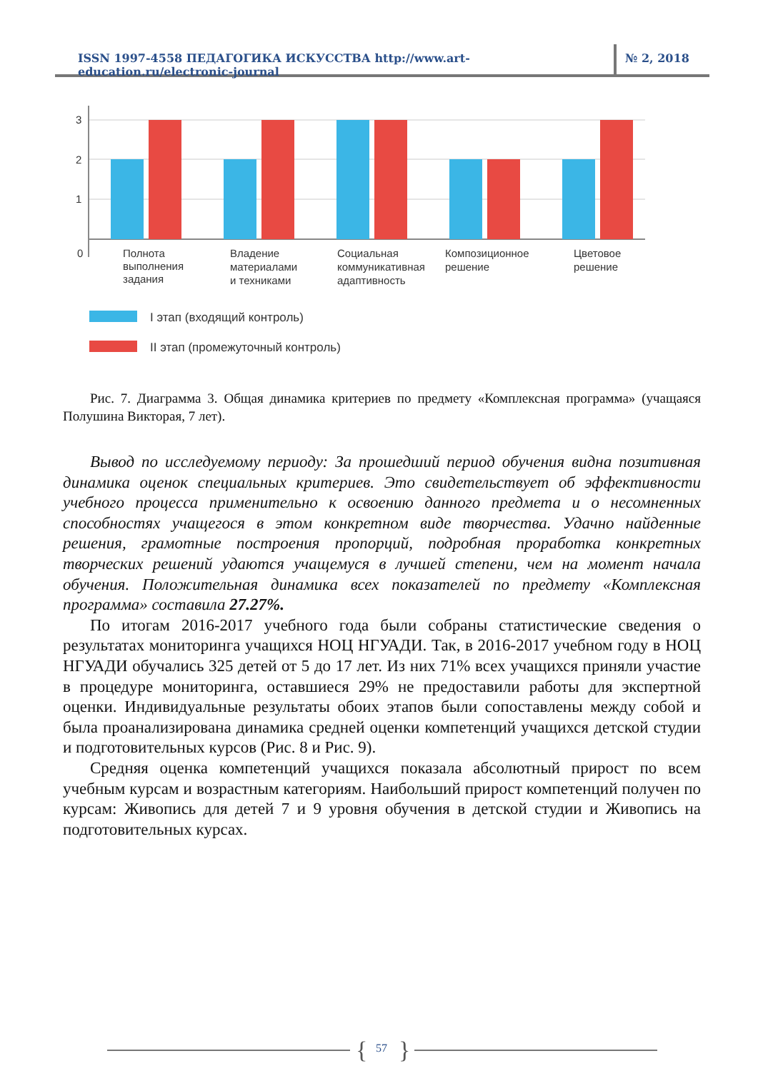ISSN 1997-4558 ПЕДАГОГИКА ИСКУССТВА http://www.art-education.ru/electronic-journal
№ 2, 2018
3
2
1
0
Полнота
выполнения
задания
Владение
материалами
и техниками
Социальная
коммуникативная
адаптивность
Композиционное
решение
Цветовое
решение
I этап (входящий контроль)
II этап (промежуточный контроль)
Рис. 7. Диаграмма 3. Общая динамика критериев по предмету «Комплексная программа» (учащаяся Полушина Викторая, 7 лет).
Вывод по исследуемому периоду: За прошедший период обучения видна позитивная динамика оценок специальных критериев. Это свидетельствует об эффективности учебного процесса применительно к освоению данного предмета и о несомненных способностях учащегося в этом конкретном виде творчества. Удачно найденные решения, грамотные построения пропорций, подробная проработка конкретных творческих решений удаются учащемуся в лучшей степени, чем на момент начала обучения. Положительная динамика всех показателей по предмету «Комплексная программа» составила 27.27%.
По итогам 2016-2017 учебного года были собраны статистические сведения о результатах мониторинга учащихся НОЦ НГУАДИ. Так, в 2016-2017 учебном году в НОЦ НГУАДИ обучались 325 детей от 5 до 17 лет. Из них 71% всех учащихся приняли участие в процедуре мониторинга, оставшиеся 29% не предоставили работы для экспертной оценки. Индивидуальные результаты обоих этапов были сопоставлены между собой и была проанализирована динамика средней оценки компетенций учащихся детской студии и подготовительных курсов (Рис. 8 и Рис. 9).
Средняя оценка компетенций учащихся показала абсолютный прирост по всем учебным курсам и возрастным категориям. Наибольший прирост компетенций получен по курсам: Живопись для детей 7 и 9 уровня обучения в детской студии и Живопись на подготовительных курсах.
{
}
57